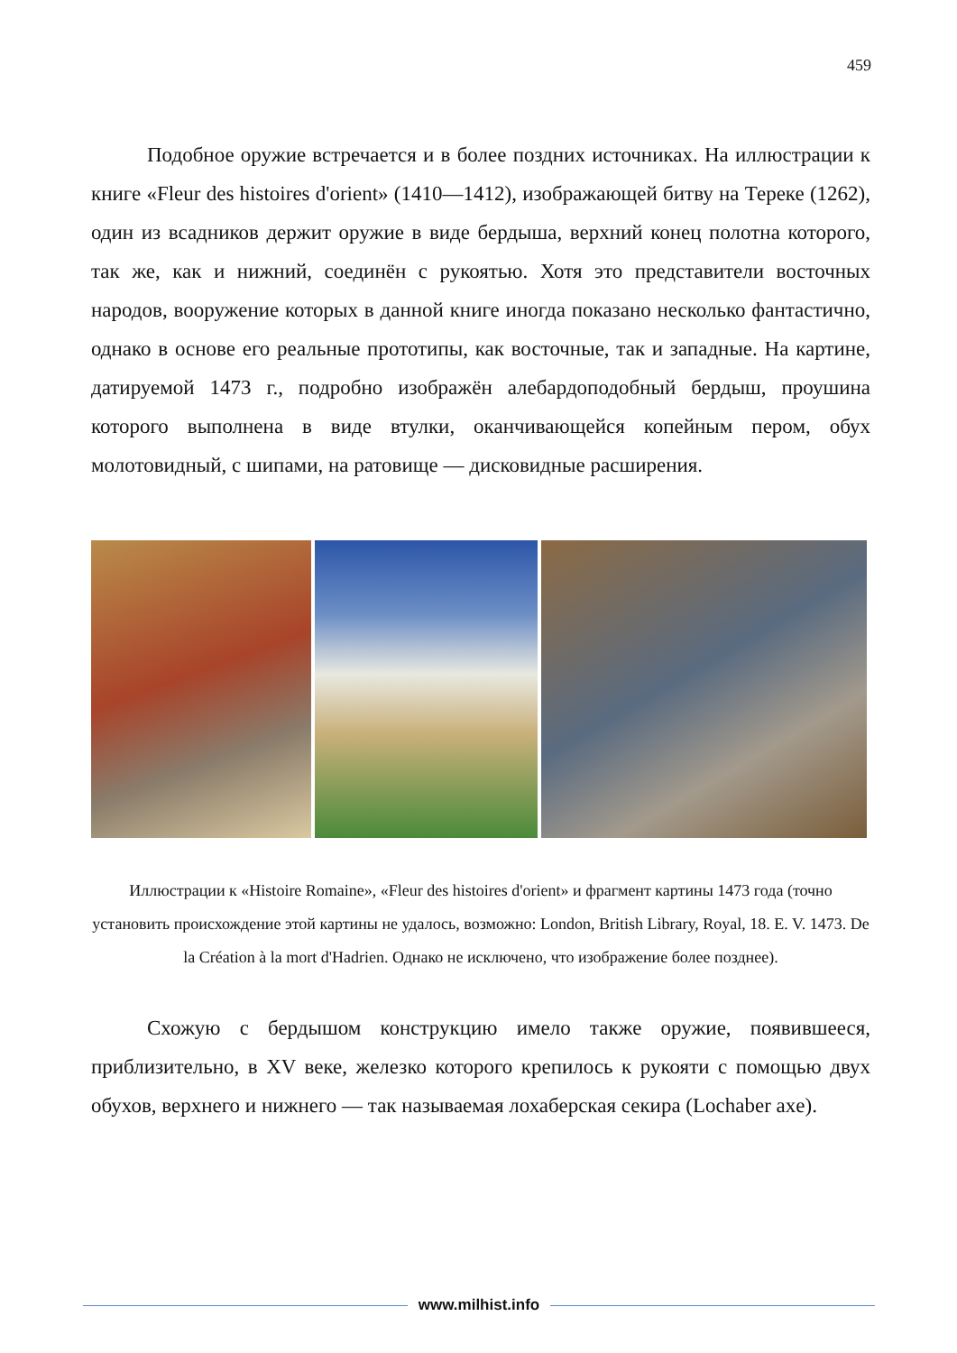459
Подобное оружие встречается и в более поздних источниках. На иллюстрации к книге «Fleur des histoires d'orient» (1410—1412), изображающей битву на Тереке (1262), один из всадников держит оружие в виде бердыша, верхний конец полотна которого, так же, как и нижний, соединён с рукоятью. Хотя это представители восточных народов, вооружение которых в данной книге иногда показано несколько фантастично, однако в основе его реальные прототипы, как восточные, так и западные. На картине, датируемой 1473 г., подробно изображён алебардоподобный бердыш, проушина которого выполнена в виде втулки, оканчивающейся копейным пером, обух молотовидный, с шипами, на ратовище — дисковидные расширения.
Иллюстрации к «Histoire Romaine», «Fleur des histoires d'orient» и фрагмент картины 1473 года (точно установить происхождение этой картины не удалось, возможно: London, British Library, Royal, 18. E. V. 1473. De la Création à la mort d'Hadrien. Однако не исключено, что изображение более позднее).
Схожую с бердышом конструкцию имело также оружие, появившееся, приблизительно, в XV веке, железко которого крепилось к рукояти с помощью двух обухов, верхнего и нижнего — так называемая лохаберская секира (Lochaber axe).
www.milhist.info